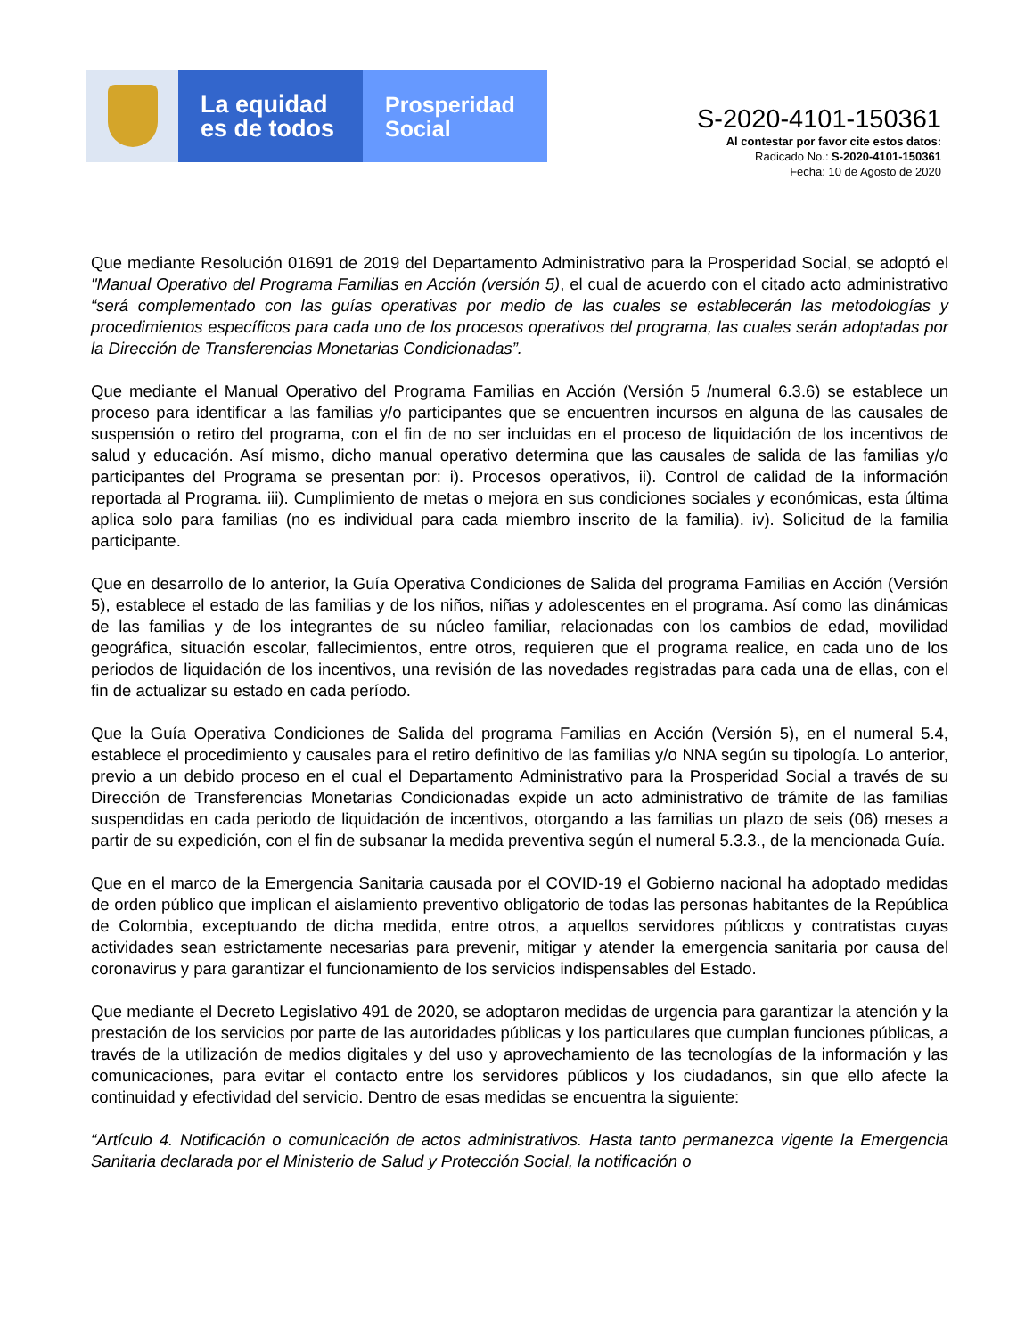La equidad
es de todos
Prosperidad
Social
S-2020-4101-150361
Al contestar por favor cite estos datos:
Radicado No.: S-2020-4101-150361
Fecha: 10 de Agosto de 2020
Que mediante Resolución 01691 de 2019 del Departamento Administrativo para la Prosperidad Social, se adoptó el "Manual Operativo del Programa Familias en Acción (versión 5), el cual de acuerdo con el citado acto administrativo “será complementado con las guías operativas por medio de las cuales se establecerán las metodologías y procedimientos específicos para cada uno de los procesos operativos del programa, las cuales serán adoptadas por la Dirección de Transferencias Monetarias Condicionadas”.
Que mediante el Manual Operativo del Programa Familias en Acción (Versión 5 /numeral 6.3.6) se establece un proceso para identificar a las familias y/o participantes que se encuentren incursos en alguna de las causales de suspensión o retiro del programa, con el fin de no ser incluidas en el proceso de liquidación de los incentivos de salud y educación. Así mismo, dicho manual operativo determina que las causales de salida de las familias y/o participantes del Programa se presentan por: i). Procesos operativos, ii). Control de calidad de la información reportada al Programa. iii). Cumplimiento de metas o mejora en sus condiciones sociales y económicas, esta última aplica solo para familias (no es individual para cada miembro inscrito de la familia). iv). Solicitud de la familia participante.
Que en desarrollo de lo anterior, la Guía Operativa Condiciones de Salida del programa Familias en Acción (Versión 5), establece el estado de las familias y de los niños, niñas y adolescentes en el programa. Así como las dinámicas de las familias y de los integrantes de su núcleo familiar, relacionadas con los cambios de edad, movilidad geográfica, situación escolar, fallecimientos, entre otros, requieren que el programa realice, en cada uno de los periodos de liquidación de los incentivos, una revisión de las novedades registradas para cada una de ellas, con el fin de actualizar su estado en cada período.
Que la Guía Operativa Condiciones de Salida del programa Familias en Acción (Versión 5), en el numeral 5.4, establece el procedimiento y causales para el retiro definitivo de las familias y/o NNA según su tipología. Lo anterior, previo a un debido proceso en el cual el Departamento Administrativo para la Prosperidad Social a través de su Dirección de Transferencias Monetarias Condicionadas expide un acto administrativo de trámite de las familias suspendidas en cada periodo de liquidación de incentivos, otorgando a las familias un plazo de seis (06) meses a partir de su expedición, con el fin de subsanar la medida preventiva según el numeral 5.3.3., de la mencionada Guía.
Que en el marco de la Emergencia Sanitaria causada por el COVID-19 el Gobierno nacional ha adoptado medidas de orden público que implican el aislamiento preventivo obligatorio de todas las personas habitantes de la República de Colombia, exceptuando de dicha medida, entre otros, a aquellos servidores públicos y contratistas cuyas actividades sean estrictamente necesarias para prevenir, mitigar y atender la emergencia sanitaria por causa del coronavirus y para garantizar el funcionamiento de los servicios indispensables del Estado.
Que mediante el Decreto Legislativo 491 de 2020, se adoptaron medidas de urgencia para garantizar la atención y la prestación de los servicios por parte de las autoridades públicas y los particulares que cumplan funciones públicas, a través de la utilización de medios digitales y del uso y aprovechamiento de las tecnologías de la información y las comunicaciones, para evitar el contacto entre los servidores públicos y los ciudadanos, sin que ello afecte la continuidad y efectividad del servicio. Dentro de esas medidas se encuentra la siguiente:
“Artículo 4. Notificación o comunicación de actos administrativos. Hasta tanto permanezca vigente la Emergencia Sanitaria declarada por el Ministerio de Salud y Protección Social, la notificación o